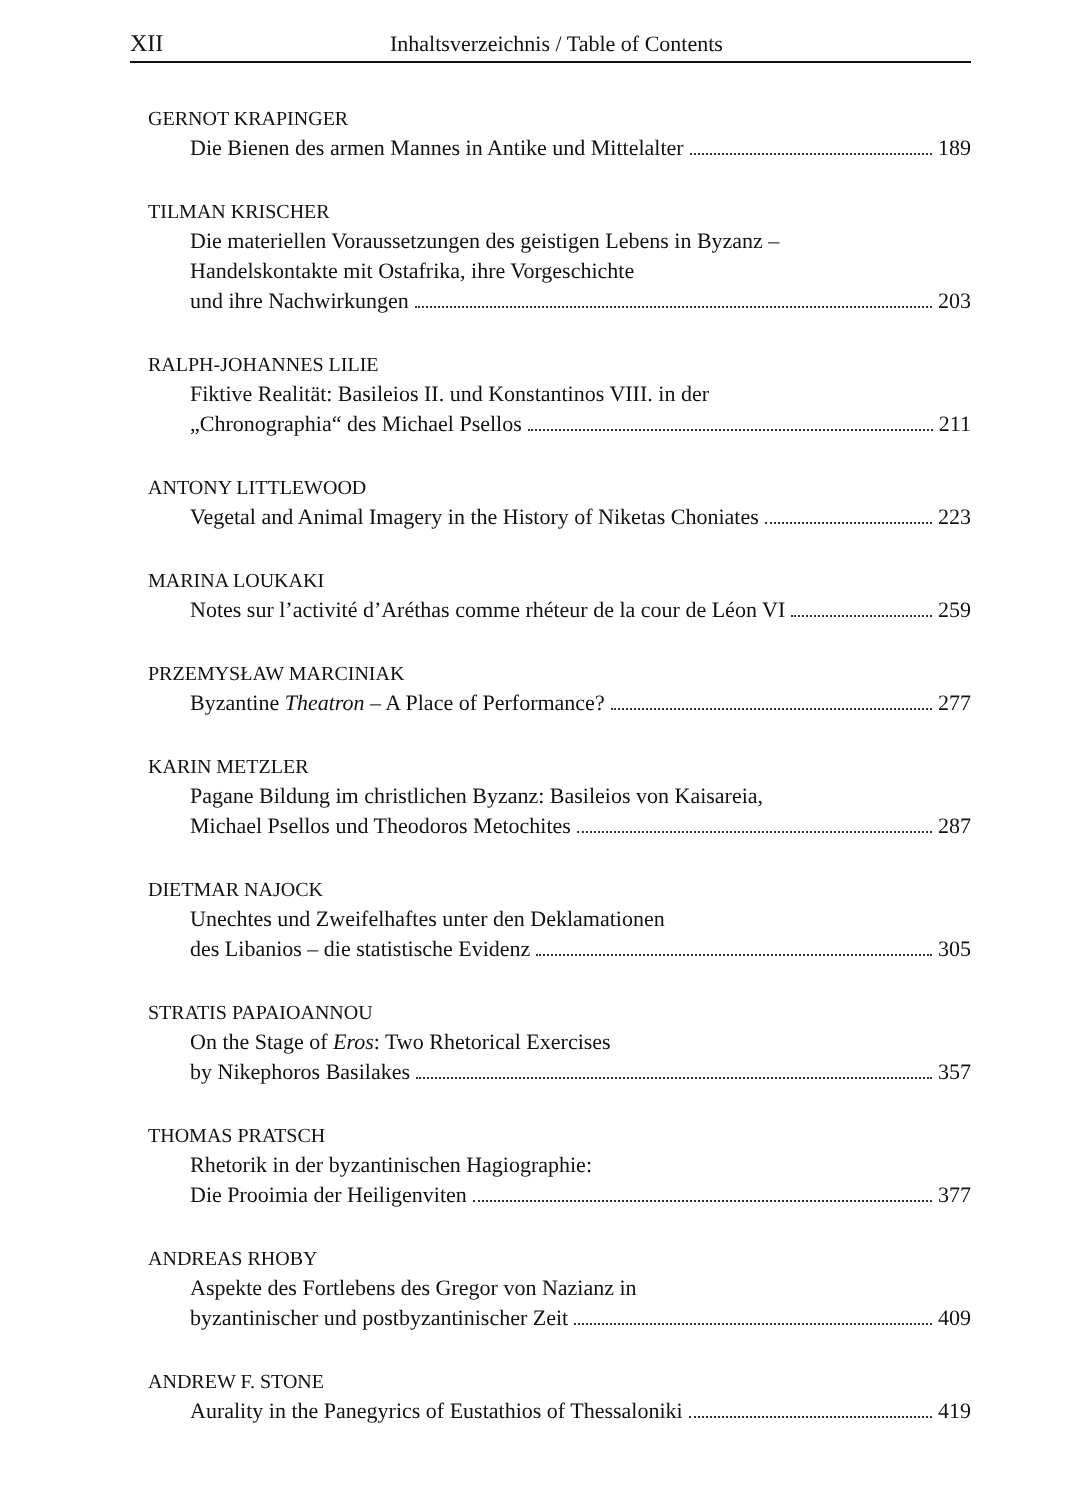XII Inhaltsverzeichnis / Table of Contents
GERNOT KRAPINGER
Die Bienen des armen Mannes in Antike und Mittelalter 189
TILMAN KRISCHER
Die materiellen Voraussetzungen des geistigen Lebens in Byzanz –
Handelskontakte mit Ostafrika, ihre Vorgeschichte
und ihre Nachwirkungen 203
RALPH-JOHANNES LILIE
Fiktive Realität: Basileios II. und Konstantinos VIII. in der
„Chronographia“ des Michael Psellos 211
ANTONY LITTLEWOOD
Vegetal and Animal Imagery in the History of Niketas Choniates 223
MARINA LOUKAKI
Notes sur l’activité d’Aréthas comme rhéteur de la cour de Léon VI 259
PRZEMYSŁAW MARCINIAK
Byzantine Theatron – A Place of Performance? 277
KARIN METZLER
Pagane Bildung im christlichen Byzanz: Basileios von Kaisareia,
Michael Psellos und Theodoros Metochites 287
DIETMAR NAJOCK
Unechtes und Zweifelhaftes unter den Deklamationen
des Libanios – die statistische Evidenz 305
STRATIS PAPAIOANNOU
On the Stage of Eros: Two Rhetorical Exercises
by Nikephoros Basilakes 357
THOMAS PRATSCH
Rhetorik in der byzantinischen Hagiographie:
Die Prooimia der Heiligenviten 377
ANDREAS RHOBY
Aspekte des Fortlebens des Gregor von Nazianz in
byzantinischer und postbyzantinischer Zeit 409
ANDREW F. STONE
Aurality in the Panegyrics of Eustathios of Thessaloniki 419